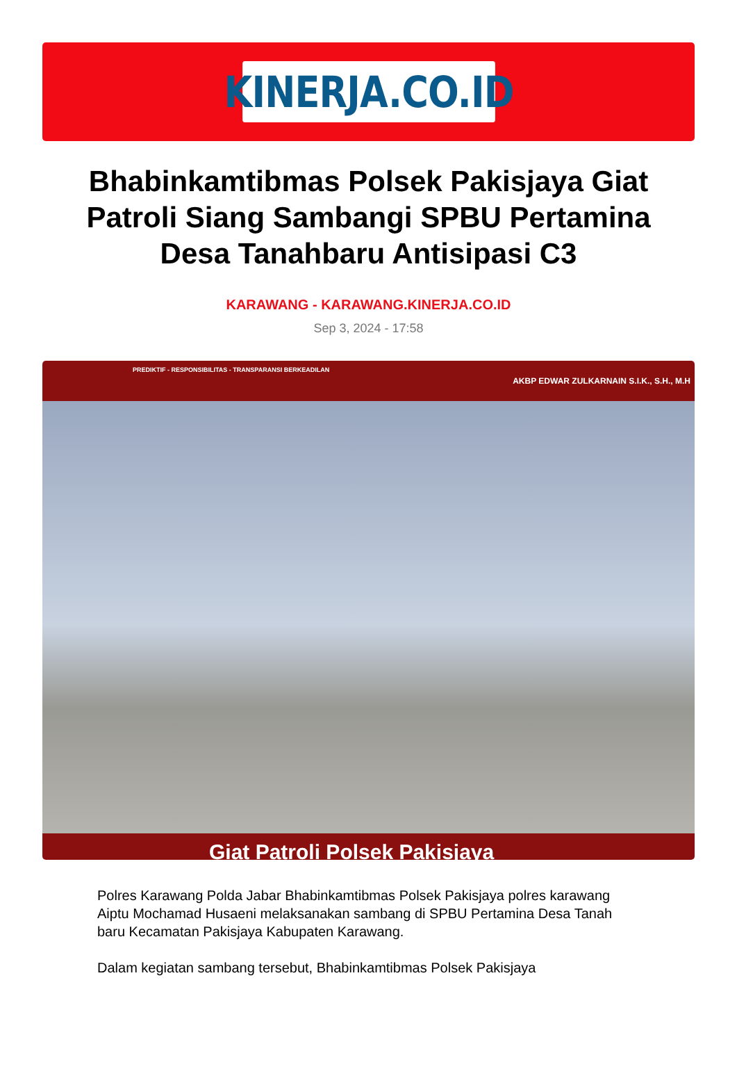KINERJA.CO.ID
Bhabinkamtibmas Polsek Pakisjaya Giat Patroli Siang Sambangi SPBU Pertamina Desa Tanahbaru Antisipasi C3
KARAWANG - KARAWANG.KINERJA.CO.ID
Sep 3, 2024 - 17:58
PREDIKTIF - RESPONSIBILITAS - TRANSPARANSI BERKEADILAN
AKBP EDWAR ZULKARNAIN S.I.K., S.H., M.H
Giat Patroli Polsek Pakisjaya
Polres Karawang Polda Jabar Bhabinkamtibmas Polsek Pakisjaya polres karawang Aiptu Mochamad Husaeni melaksanakan sambang di SPBU Pertamina Desa Tanah baru Kecamatan Pakisjaya Kabupaten Karawang.
Dalam kegiatan sambang tersebut, Bhabinkamtibmas Polsek Pakisjaya